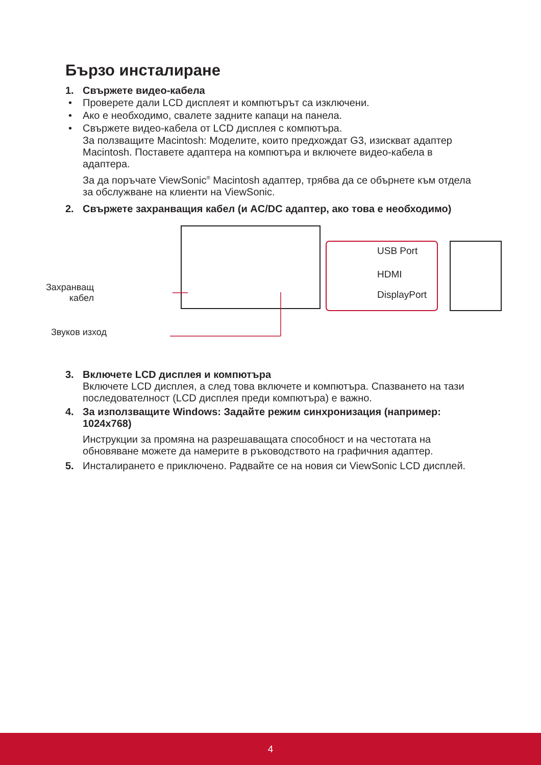Бързо инсталиране
1. Свържете видео-кабела
• Проверете дали LCD дисплеят и компютърът са изключени.
• Ако е необходимо, свалете задните капаци на панела.
• Свържете видео-кабела от LCD дисплея с компютъра.
За ползващите Macintosh: Моделите, които предхождат G3, изискват адаптер Macintosh. Поставете адаптера на компютъра и включете видео-кабела в адаптера.
За да поръчате ViewSonic<sup>®</sup> Macintosh адаптер, трябва да се обърнете към отдела за обслужване на клиенти на ViewSonic.
2. Свържете захранващия кабел (и AC/DC адаптер, ако това е необходимо)
Захранващ
кабел
Звуков изход
USB Port
HDMI
DisplayPort
3. Включете LCD дисплея и компютъра
Включете LCD дисплея, а след това включете и компютъра. Спазването на тази последователност (LCD дисплея преди компютъра) е важно.
4. За използващите Windows: Задайте режим синхронизация (например: 1024x768)
Инструкции за промяна на разрешаващата способност и на честотата на обновяване можете да намерите в ръководството на графичния адаптер.
5. Инсталирането е приключено. Радвайте се на новия си ViewSonic LCD дисплей.
4